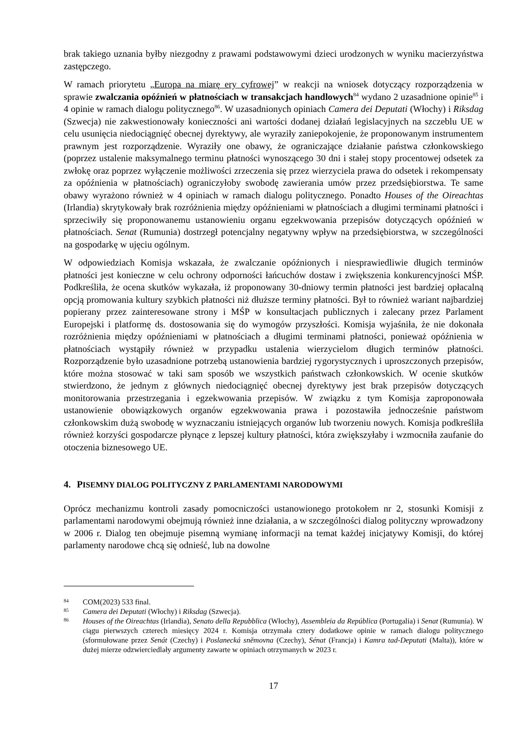brak takiego uznania byłby niezgodny z prawami podstawowymi dzieci urodzonych w wyniku macierzyństwa zastępczego.
W ramach priorytetu „Europa na miarę ery cyfrowej” w reakcji na wniosek dotyczący rozporządzenia w sprawie zwalczania opóźnień w płatnościach w transakcjach handlowych<sup>84</sup> wydano 2 uzasadnione opinie<sup>85</sup> i 4 opinie w ramach dialogu politycznego<sup>86</sup>. W uzasadnionych opiniach Camera dei Deputati (Włochy) i Riksdag (Szwecja) nie zakwestionowały konieczności ani wartości dodanej działań legislacyjnych na szczeblu UE w celu usunięcia niedociągnięć obecnej dyrektywy, ale wyraziły zaniepokojenie, że proponowanym instrumentem prawnym jest rozporządzenie. Wyraziły one obawy, że ograniczające działanie państwa członkowskiego (poprzez ustalenie maksymalnego terminu płatności wynoszącego 30 dni i stałej stopy procentowej odsetek za zwłokę oraz poprzez wyłączenie możliwości zrzeczenia się przez wierzyciela prawa do odsetek i rekompensaty za opóźnienia w płatnościach) ograniczyłoby swobodę zawierania umów przez przedsiębiorstwa. Te same obawy wyrażono również w 4 opiniach w ramach dialogu politycznego. Ponadto Houses of the Oireachtas (Irlandia) skrytykowały brak rozróżnienia między opóźnieniami w płatnościach a długimi terminami płatności i sprzeciwiły się proponowanemu ustanowieniu organu egzekwowania przepisów dotyczących opóźnień w płatnościach. Senat (Rumunia) dostrzegł potencjalny negatywny wpływ na przedsiębiorstwa, w szczególności na gospodarkę w ujęciu ogólnym.
W odpowiedziach Komisja wskazała, że zwalczanie opóźnionych i niesprawiedliwie długich terminów płatności jest konieczne w celu ochrony odporności łańcuchów dostaw i zwiększenia konkurencyjności MŚP. Podkreśliła, że ocena skutków wykazała, iż proponowany 30-dniowy termin płatności jest bardziej opłacalną opcją promowania kultury szybkich płatności niż dłuższe terminy płatności. Był to również wariant najbardziej popierany przez zainteresowane strony i MŚP w konsultacjach publicznych i zalecany przez Parlament Europejski i platformę ds. dostosowania się do wymogów przyszłości. Komisja wyjaśniła, że nie dokonała rozróżnienia między opóźnieniami w płatnościach a długimi terminami płatności, ponieważ opóźnienia w płatnościach wystąpiły również w przypadku ustalenia wierzycielom długich terminów płatności. Rozporządzenie było uzasadnione potrzebą ustanowienia bardziej rygorystycznych i uproszczonych przepisów, które można stosować w taki sam sposób we wszystkich państwach członkowskich. W ocenie skutków stwierdzono, że jednym z głównych niedociągnięć obecnej dyrektywy jest brak przepisów dotyczących monitorowania przestrzegania i egzekwowania przepisów. W związku z tym Komisja zaproponowała ustanowienie obowiązkowych organów egzekwowania prawa i pozostawiła jednocześnie państwom członkowskim dużą swobodę w wyznaczaniu istniejących organów lub tworzeniu nowych. Komisja podkreśliła również korzyści gospodarcze płynące z lepszej kultury płatności, która zwiększyłaby i wzmocniła zaufanie do otoczenia biznesowego UE.
4. PISEMNY DIALOG POLITYCZNY Z PARLAMENTAMI NARODOWYMI
Oprócz mechanizmu kontroli zasady pomocniczości ustanowionego protokołem nr 2, stosunki Komisji z parlamentami narodowymi obejmują również inne działania, a w szczególności dialog polityczny wprowadzony w 2006 r. Dialog ten obejmuje pisemną wymianę informacji na temat każdej inicjatywy Komisji, do której parlamenty narodowe chcą się odnieść, lub na dowolne
<sup>84</sup> COM(2023) 533 final.
<sup>85</sup> Camera dei Deputati (Włochy) i Riksdag (Szwecja).
<sup>86</sup> Houses of the Oireachtas (Irlandia), Senato della Repubblica (Włochy), Assembleia da República (Portugalia) i Senat (Rumunia). W ciągu pierwszych czterech miesięcy 2024 r. Komisja otrzymała cztery dodatkowe opinie w ramach dialogu politycznego (sformułowane przez Senát (Czechy) i Poslanecká sněmovna (Czechy), Sénat (Francja) i Kamra tad-Deputati (Malta)), które w dużej mierze odzwierciedlały argumenty zawarte w opiniach otrzymanych w 2023 r.
17